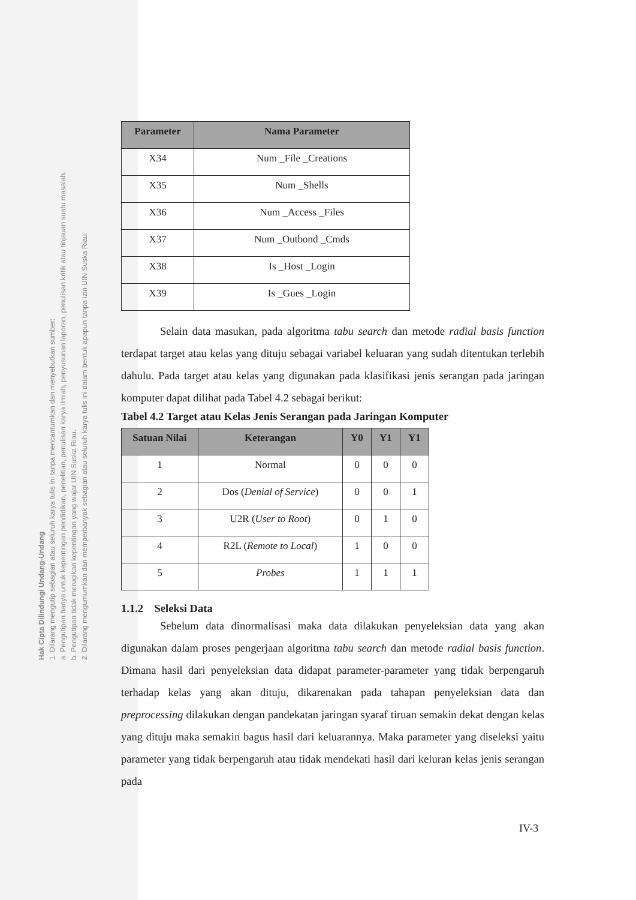Hak Cipta Dilindungi Undang-Undang
1. Dilarang mengutip sebagian atau seluruh karya tulis ini tanpa mencantumkan dan menyebutkan sumber:
a. Pengutipan hanya untuk kepentingan pendidikan, penelitian, penulisan karya ilmiah, penyusunan laporan, penulisan kritik atau tinjauan suatu masalah.
b. Pengutipan tidak merugikan kepentingan yang wajar UIN Suska Riau.
2. Dilarang mengumumkan dan memperbanyak sebagian atau seluruh karya tulis ini dalam bentuk apapun tanpa izin UIN Suska Riau.
| Parameter | Nama Parameter |
| --- | --- |
| X34 | Num _File _Creations |
| X35 | Num _Shells |
| X36 | Num _Access _Files |
| X37 | Num _Outbond _Cmds |
| X38 | Is _Host _Login |
| X39 | Is _Gues _Login |
Selain data masukan, pada algoritma tabu search dan metode radial basis function terdapat target atau kelas yang dituju sebagai variabel keluaran yang sudah ditentukan terlebih dahulu. Pada target atau kelas yang digunakan pada klasifikasi jenis serangan pada jaringan komputer dapat dilihat pada Tabel 4.2 sebagai berikut:
Tabel 4.2 Target atau Kelas Jenis Serangan pada Jaringan Komputer
| Satuan Nilai | Keterangan | Y0 | Y1 | Y1 |
| --- | --- | --- | --- | --- |
| 1 | Normal | 0 | 0 | 0 |
| 2 | Dos ( Denial of Service ) | 0 | 0 | 1 |
| 3 | U2R ( User to Root ) | 0 | 1 | 0 |
| 4 | R2L ( Remote to Local ) | 1 | 0 | 0 |
| 5 | Probes | 1 | 1 | 1 |
1.1.2 Seleksi Data
Sebelum data dinormalisasi maka data dilakukan penyeleksian data yang akan digunakan dalam proses pengerjaan algoritma tabu search dan metode radial basis function. Dimana hasil dari penyeleksian data didapat parameter-parameter yang tidak berpengaruh terhadap kelas yang akan dituju, dikarenakan pada tahapan penyeleksian data dan preprocessing dilakukan dengan pandekatan jaringan syaraf tiruan semakin dekat dengan kelas yang dituju maka semakin bagus hasil dari keluarannya. Maka parameter yang diseleksi yaitu parameter yang tidak berpengaruh atau tidak mendekati hasil dari keluran kelas jenis serangan pada
IV-3